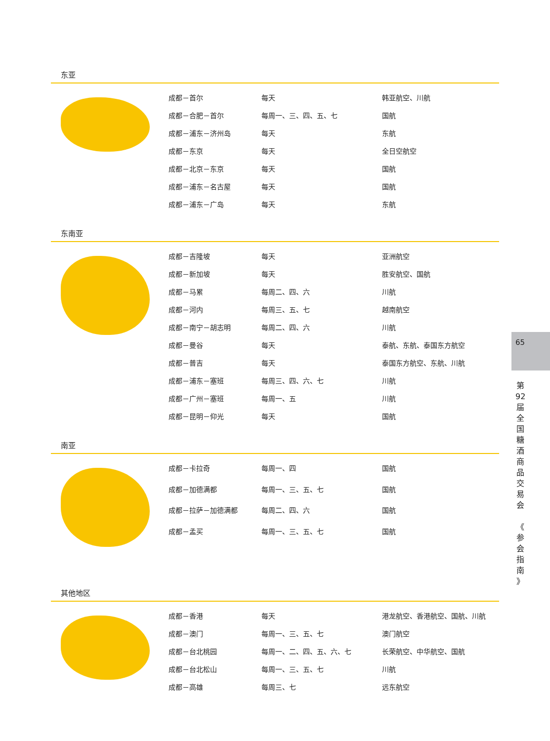东亚
| 成都－首尔 | 每天 | 韩亚航空、川航 |
| 成都－合肥－首尔 | 每周一、三、四、五、七 | 国航 |
| 成都－浦东－济州岛 | 每天 | 东航 |
| 成都－东京 | 每天 | 全日空航空 |
| 成都－北京－东京 | 每天 | 国航 |
| 成都－浦东－名古屋 | 每天 | 国航 |
| 成都－浦东－广岛 | 每天 | 东航 |
东南亚
| 成都－吉隆坡 | 每天 | 亚洲航空 |
| 成都－新加坡 | 每天 | 胜安航空、国航 |
| 成都－马累 | 每周二、四、六 | 川航 |
| 成都－河内 | 每周三、五、七 | 越南航空 |
| 成都－南宁－胡志明 | 每周二、四、六 | 川航 |
| 成都－曼谷 | 每天 | 泰航、东航、泰国东方航空 |
| 成都－普吉 | 每天 | 泰国东方航空、东航、川航 |
| 成都－浦东－塞班 | 每周三、四、六、七 | 川航 |
| 成都－广州－塞班 | 每周一、五 | 川航 |
| 成都－昆明－仰光 | 每天 | 国航 |
南亚
| 成都－卡拉奇 | 每周一、四 | 国航 |
| 成都－加德满都 | 每周一、三、五、七 | 国航 |
| 成都－拉萨－加德满都 | 每周二、四、六 | 国航 |
| 成都－孟买 | 每周一、三、五、七 | 国航 |
其他地区
| 成都－香港 | 每天 | 港龙航空、香港航空、国航、川航 |
| 成都－澳门 | 每周一、三、五、七 | 澳门航空 |
| 成都－台北桃园 | 每周一、二、四、五、六、七 | 长荣航空、中华航空、国航 |
| 成都－台北松山 | 每周一、三、五、七 | 川航 |
| 成都－高雄 | 每周三、七 | 远东航空 |
65
第
92
届
全
国
糖
酒
商
品
交
易
会
《
参
会
指
南
》